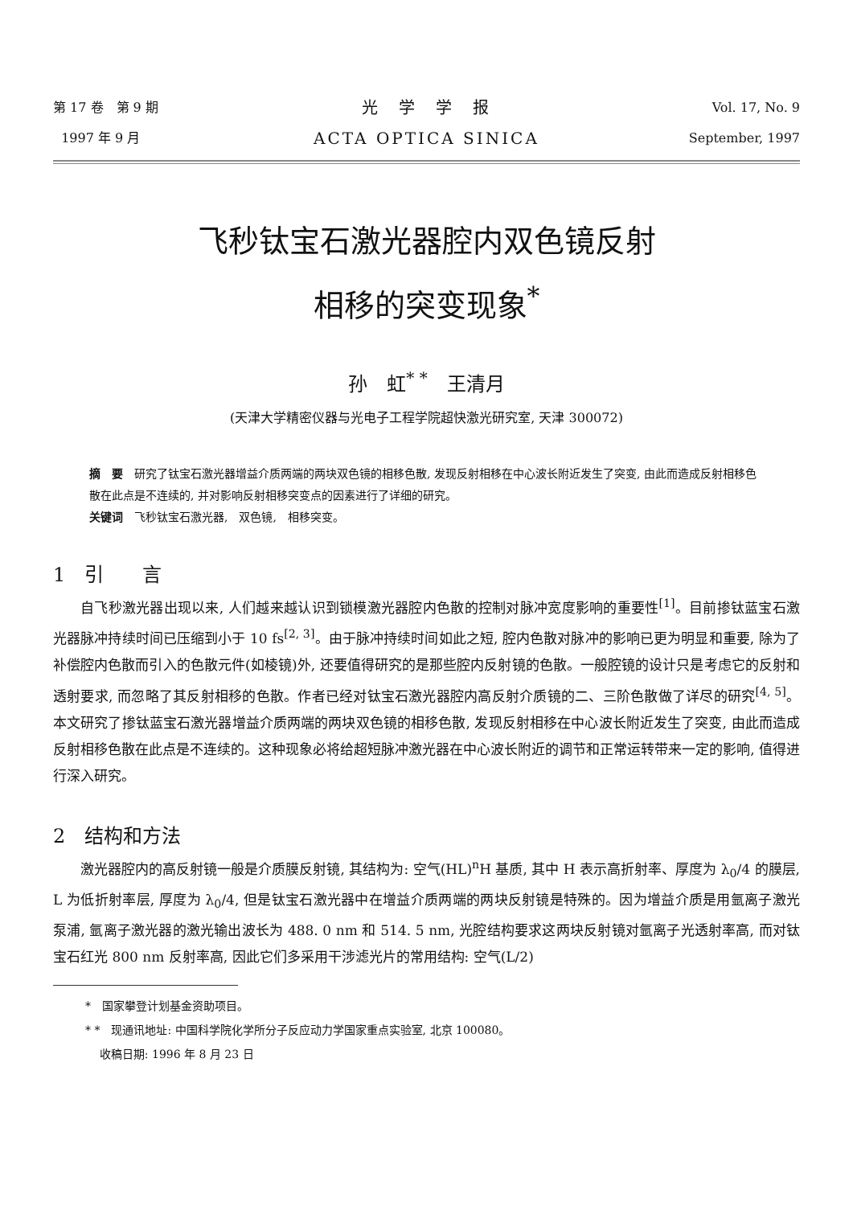第 17 卷　第 9 期
1997 年 9 月
光　学　学　报
ACTA OPTICA SINICA
Vol. 17, No. 9
September, 1997
飞秒钛宝石激光器腔内双色镜反射
相移的突变现象<sup>*</sup>
孙　虹<sup>* *</sup>　王清月
(天津大学精密仪器与光电子工程学院超快激光研究室, 天津 300072)
摘　要　研究了钛宝石激光器增益介质两端的两块双色镜的相移色散, 发现反射相移在中心波长附近发生了突变, 由此而造成反射相移色散在此点是不连续的, 并对影响反射相移突变点的因素进行了详细的研究。
关键词　飞秒钛宝石激光器,　双色镜,　相移突变。
1　引　　言
自飞秒激光器出现以来, 人们越来越认识到锁模激光器腔内色散的控制对脉冲宽度影响的重要性<sup>[1]</sup>。目前掺钛蓝宝石激光器脉冲持续时间已压缩到小于 10 fs<sup>[2, 3]</sup>。由于脉冲持续时间如此之短, 腔内色散对脉冲的影响已更为明显和重要, 除为了补偿腔内色散而引入的色散元件(如棱镜)外, 还要值得研究的是那些腔内反射镜的色散。一般腔镜的设计只是考虑它的反射和透射要求, 而忽略了其反射相移的色散。作者已经对钛宝石激光器腔内高反射介质镜的二、三阶色散做了详尽的研究<sup>[4, 5]</sup>。本文研究了掺钛蓝宝石激光器增益介质两端的两块双色镜的相移色散, 发现反射相移在中心波长附近发生了突变, 由此而造成反射相移色散在此点是不连续的。这种现象必将给超短脉冲激光器在中心波长附近的调节和正常运转带来一定的影响, 值得进行深入研究。
2　结构和方法
激光器腔内的高反射镜一般是介质膜反射镜, 其结构为: 空气(HL)<sup>n</sup>H 基质, 其中 H 表示高折射率、厚度为 λ<sub>0</sub>/4 的膜层, L 为低折射率层, 厚度为 λ<sub>0</sub>/4, 但是钛宝石激光器中在增益介质两端的两块反射镜是特殊的。因为增益介质是用氩离子激光泵浦, 氩离子激光器的激光输出波长为 488. 0 nm 和 514. 5 nm, 光腔结构要求这两块反射镜对氩离子光透射率高, 而对钛宝石红光 800 nm 反射率高, 因此它们多采用干涉滤光片的常用结构: 空气(L/2)
*　国家攀登计划基金资助项目。
* *　现通讯地址: 中国科学院化学所分子反应动力学国家重点实验室, 北京 100080。
收稿日期: 1996 年 8 月 23 日